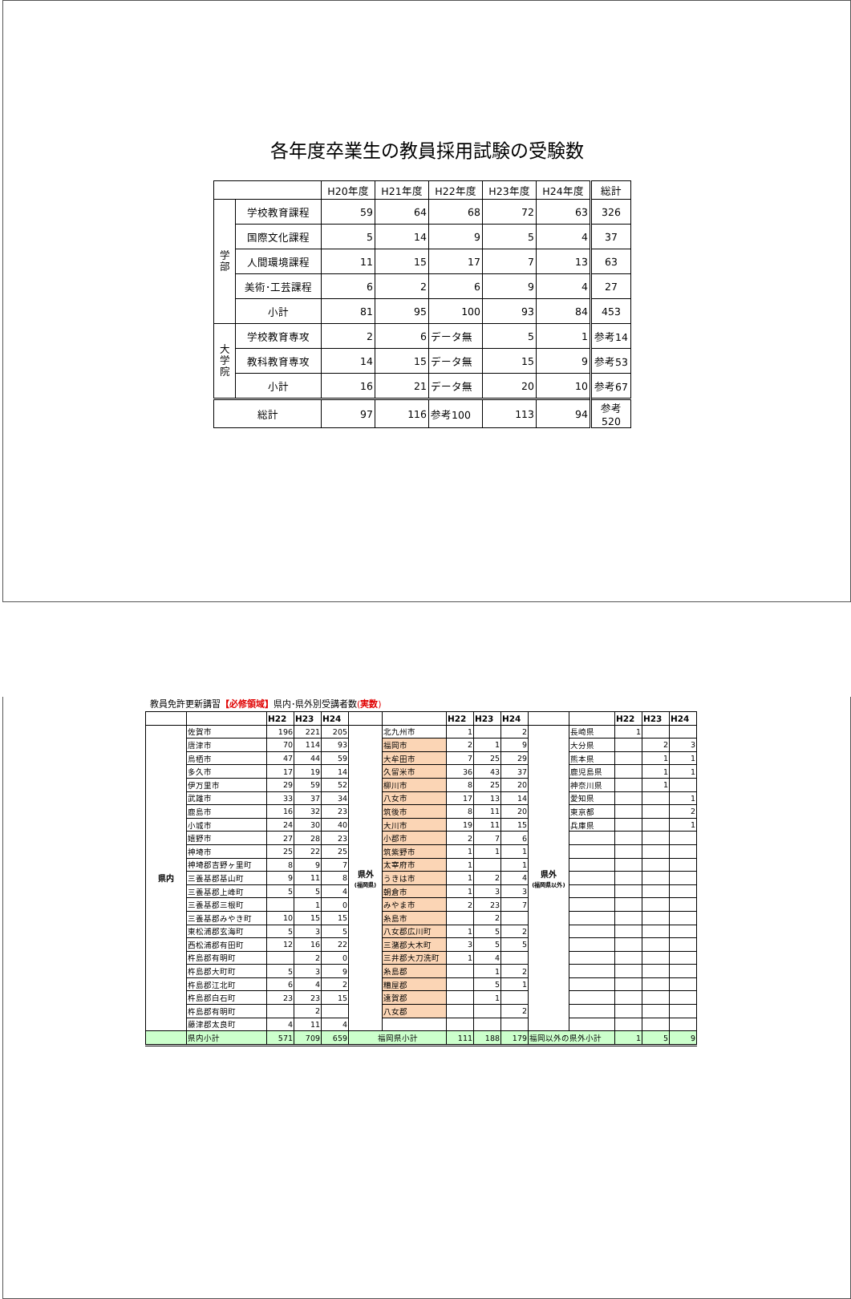各年度卒業生の教員採用試験の受験数
| | | H20年度 | H21年度 | H22年度 | H23年度 | H24年度 | 総計 |
| --- | --- | --- | --- | --- | --- | --- | --- |
| 学 部 | 学校教育課程 | 59 | 64 | 68 | 72 | 63 | 326 |
| | 国際文化課程 | 5 | 14 | 9 | 5 | 4 | 37 |
| | 人間環境課程 | 11 | 15 | 17 | 7 | 13 | 63 |
| | 美術･工芸課程 | 6 | 2 | 6 | 9 | 4 | 27 |
| | 小計 | 81 | 95 | 100 | 93 | 84 | 453 |
| 大 学 院 | 学校教育専攻 | 2 | 6 | データ無 | 5 | 1 | 参考14 |
| | 教科教育専攻 | 14 | 15 | データ無 | 15 | 9 | 参考53 |
| | 小計 | 16 | 21 | データ無 | 20 | 10 | 参考67 |
| 総計 | | 97 | 116 | 参考100 | 113 | 94 | 参考520 |
教員免許更新講習【必修領域】県内･県外別受講者数(実数)
| | | H22 | H23 | H24 | | | H22 | H23 | H24 | | | H22 | H23 | H24 |
| 県内 | 佐賀市 | 196 | 221 | 205 | 県外 (福岡県) | 北九州市 | 1 | | 2 | 県外 (福岡県以外) | 長崎県 | 1 | | |
| | 唐津市 | 70 | 114 | 93 | | 福岡市 | 2 | 1 | 9 | | 大分県 | | 2 | 3 |
| | 鳥栖市 | 47 | 44 | 59 | | 大牟田市 | 7 | 25 | 29 | | 熊本県 | | 1 | 1 |
| | 多久市 | 17 | 19 | 14 | | 久留米市 | 36 | 43 | 37 | | 鹿児島県 | | 1 | 1 |
| | 伊万里市 | 29 | 59 | 52 | | 柳川市 | 8 | 25 | 20 | | 神奈川県 | | 1 | |
| | 武雄市 | 33 | 37 | 34 | | 八女市 | 17 | 13 | 14 | | 愛知県 | | | 1 |
| | 鹿島市 | 16 | 32 | 23 | | 筑後市 | 8 | 11 | 20 | | 東京都 | | | 2 |
| | 小城市 | 24 | 30 | 40 | | 大川市 | 19 | 11 | 15 | | 兵庫県 | | | 1 |
| | 嬉野市 | 27 | 28 | 23 | | 小郡市 | 2 | 7 | 6 | | | | | |
| | 神埼市 | 25 | 22 | 25 | | 筑紫野市 | 1 | 1 | 1 | | | | | |
| | 神埼郡吉野ヶ里町 | 8 | 9 | 7 | | 太宰府市 | 1 | | 1 | | | | | |
| | 三養基郡基山町 | 9 | 11 | 8 | | うきは市 | 1 | 2 | 4 | | | | | |
| | 三養基郡上峰町 | 5 | 5 | 4 | | 朝倉市 | 1 | 3 | 3 | | | | | |
| | 三養基郡三根町 | | 1 | 0 | | みやま市 | 2 | 23 | 7 | | | | | |
| | 三養基郡みやき町 | 10 | 15 | 15 | | 糸島市 | | 2 | | | | | | |
| | 東松浦郡玄海町 | 5 | 3 | 5 | | 八女郡広川町 | 1 | 5 | 2 | | | | | |
| | 西松浦郡有田町 | 12 | 16 | 22 | | 三潴郡大木町 | 3 | 5 | 5 | | | | | |
| | 杵島郡有明町 | | 2 | 0 | | 三井郡大刀洗町 | 1 | 4 | | | | | | |
| | 杵島郡大町町 | 5 | 3 | 9 | | 糸島郡 | | 1 | 2 | | | | | |
| | 杵島郡江北町 | 6 | 4 | 2 | | 糟屋郡 | | 5 | 1 | | | | | |
| | 杵島郡白石町 | 23 | 23 | 15 | | 遠賀郡 | | 1 | | | | | | |
| | 杵島郡有明町 | | 2 | | | 八女郡 | | | 2 | | | | | |
| | 藤津郡太良町 | 4 | 11 | 4 | | | | | | | | | | |
| | 県内小計 | 571 | 709 | 659 | 福岡県小計 | | 111 | 188 | 179 | 福岡以外の県外小計 | | 1 | 5 | 9 |